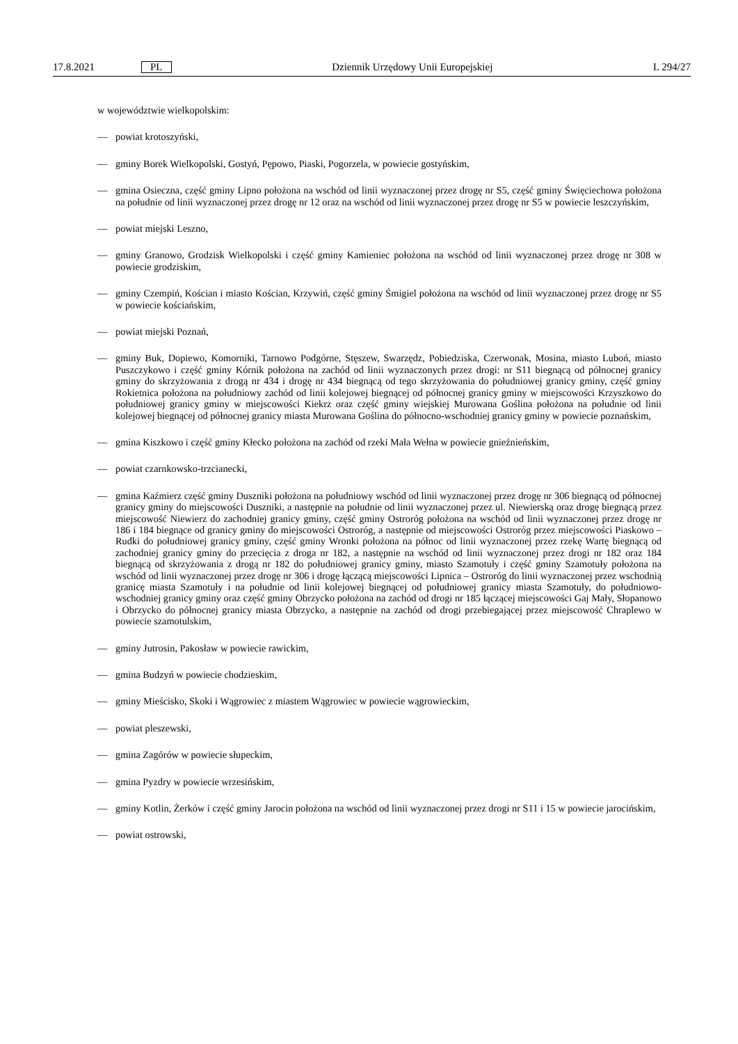17.8.2021 PL Dziennik Urzędowy Unii Europejskiej L 294/27
w województwie wielkopolskim:
— powiat krotoszyński,
— gminy Borek Wielkopolski, Gostyń, Pępowo, Piaski, Pogorzela, w powiecie gostyńskim,
— gmina Osieczna, część gminy Lipno położona na wschód od linii wyznaczonej przez drogę nr S5, część gminy Święciechowa położona na południe od linii wyznaczonej przez drogę nr 12 oraz na wschód od linii wyznaczonej przez drogę nr S5 w powiecie leszczyńskim,
— powiat miejski Leszno,
— gminy Granowo, Grodzisk Wielkopolski i część gminy Kamieniec położona na wschód od linii wyznaczonej przez drogę nr 308 w powiecie grodziskim,
— gminy Czempiń, Kościan i miasto Kościan, Krzywiń, część gminy Śmigiel położona na wschód od linii wyznaczonej przez drogę nr S5 w powiecie kościańskim,
— powiat miejski Poznań,
— gminy Buk, Dopiewo, Komorniki, Tarnowo Podgórne, Stęszew, Swarzędz, Pobiedziska, Czerwonak, Mosina, miasto Luboń, miasto Puszczykowo i część gminy Kórnik położona na zachód od linii wyznaczonych przez drogi: nr S11 biegnącą od północnej granicy gminy do skrzyżowania z drogą nr 434 i drogę nr 434 biegnącą od tego skrzyżowania do południowej granicy gminy, część gminy Rokietnica położona na południowy zachód od linii kolejowej biegnącej od północnej granicy gminy w miejscowości Krzyszkowo do południowej granicy gminy w miejscowości Kiekrz oraz część gminy wiejskiej Murowana Goślina położona na południe od linii kolejowej biegnącej od północnej granicy miasta Murowana Goślina do północno-wschodniej granicy gminy w powiecie poznańskim,
— gmina Kiszkowo i część gminy Kłecko położona na zachód od rzeki Mała Wełna w powiecie gnieźnieńskim,
— powiat czarnkowsko-trzcianecki,
— gmina Kaźmierz część gminy Duszniki położona na południowy wschód od linii wyznaczonej przez drogę nr 306 biegnącą od północnej granicy gminy do miejscowości Duszniki, a następnie na południe od linii wyznaczonej przez ul. Niewierską oraz drogę biegnącą przez miejscowość Niewierz do zachodniej granicy gminy, część gminy Ostroróg położona na wschód od linii wyznaczonej przez drogę nr 186 i 184 biegnące od granicy gminy do miejscowości Ostroróg, a następnie od miejscowości Ostroróg przez miejscowości Piaskowo – Rudki do południowej granicy gminy, część gminy Wronki położona na północ od linii wyznaczonej przez rzekę Wartę biegnącą od zachodniej granicy gminy do przecięcia z droga nr 182, a następnie na wschód od linii wyznaczonej przez drogi nr 182 oraz 184 biegnącą od skrzyżowania z drogą nr 182 do południowej granicy gminy, miasto Szamotuły i część gminy Szamotuły położona na wschód od linii wyznaczonej przez drogę nr 306 i drogę łączącą miejscowości Lipnica – Ostroróg do linii wyznaczonej przez wschodnią granicę miasta Szamotuły i na południe od linii kolejowej biegnącej od południowej granicy miasta Szamotuły, do południowo-wschodniej granicy gminy oraz część gminy Obrzycko położona na zachód od drogi nr 185 łączącej miejscowości Gaj Mały, Słopanowo i Obrzycko do północnej granicy miasta Obrzycko, a następnie na zachód od drogi przebiegającej przez miejscowość Chraplewo w powiecie szamotulskim,
— gminy Jutrosin, Pakosław w powiecie rawickim,
— gmina Budzyń w powiecie chodzieskim,
— gminy Mieścisko, Skoki i Wągrowiec z miastem Wągrowiec w powiecie wągrowieckim,
— powiat pleszewski,
— gmina Zagórów w powiecie słupeckim,
— gmina Pyzdry w powiecie wrzesińskim,
— gminy Kotlin, Żerków i część gminy Jarocin położona na wschód od linii wyznaczonej przez drogi nr S11 i 15 w powiecie jarocińskim,
— powiat ostrowski,